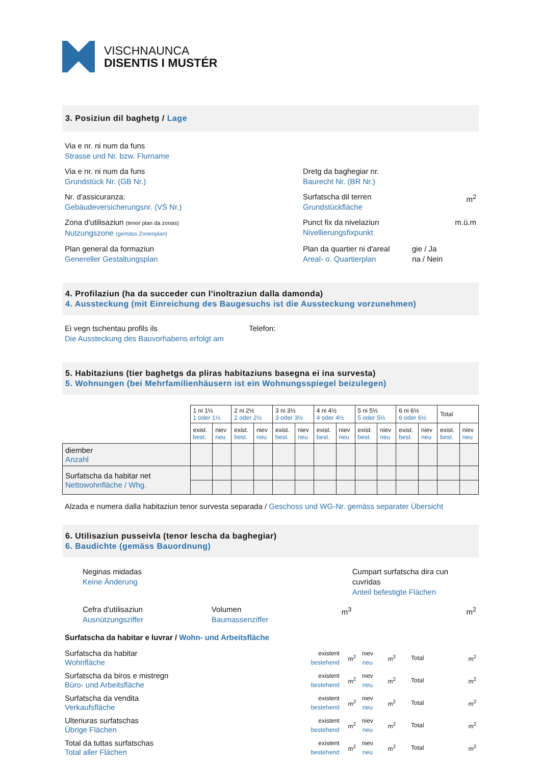VISCHNAUNCA
DISENTIS I MUSTÉR
3. Posiziun dil baghetg / Lage
Via e nr. ni num da funs
Strasse und Nr. bzw. Flurname
Via e nr. ni num da funs
Grundstück Nr. (GB Nr.)
Dretg da baghegiar nr.
Baurecht Nr. (BR Nr.)
Nr. d'assicuranza:
Gebäudeversicherungsnr. (VS Nr.)
Surfatscha dil terren
Grundstückfläche
m<sup>2</sup>
Zona d'utilisaziun (tenor plan da zonas)
Nutzungszone (gemäss Zonenplan)
Punct fix da nivelaziun
Nivellierungsfixpunkt
m.ü.m
Plan general da formaziun
Genereller Gestaltungsplan
Plan da quartier ni d'areal
Areal- o. Quartierplan
gie / Ja
na / Nein
4. Profilaziun (ha da succeder cun l'inoltraziun dalla damonda)
4. Aussteckung (mit Einreichung des Baugesuchs ist die Aussteckung vorzunehmen)
Ei vegn tschentau profils ils
Die Aussteckung des Bauvorhabens erfolgt am
Telefon:
5. Habitaziuns (tier baghetgs da pliras habitaziuns basegna ei ina survesta)
5. Wohnungen (bei Mehrfamilienhäusern ist ein Wohnungsspiegel beizulegen)
| | 1 ni 1½ 1 oder 1½ | | 2 ni 2½ 2 oder 2½ | | 3 ni 3½ 3 oder 3½ | | 4 ni 4½ 4 oder 4½ | | 5 ni 5½ 5 oder 5½ | | 6 ni 6½ 6 oder 6½ | | Total | |
| | exist. best. | niev neu | exist. best. | niev neu | exist. best. | niev neu | exist. best. | niev neu | exist. best. | niev neu | exist. best. | niev neu | exist. best. | niev neu |
| diember Anzahl | | | | | | | | | | | | | | |
| Surfatscha da habitar net Nettowohnfläche / Whg. | | | | | | | | | | | | | | |
Alzada e numera dalla habitaziun tenor survesta separada / Geschoss und WG-Nr. gemäss separater Übersicht
6. Utilisaziun pusseivla (tenor lescha da baghegiar)
6. Baudichte (gemäss Bauordnung)
Neginas midadas
Keine Änderung
Cumpart surfatscha dira cun cuvridas
Anteil befestigte Flächen
Cefra d'utilisaziun
Ausnützungsziffer
Volumen
Baumassenziffer
m<sup>3</sup> m<sup>2</sup>
Surfatscha da habitar e luvrar / Wohn- und Arbeitsfläche
| Surfatscha da habitar Wohnfläche | existent bestehend | m<sup>2</sup> | niev neu | m<sup>2</sup> | Total | m<sup>2</sup> |
| Surfatscha da biros e mistregn Büro- und Arbeitsfläche | existent bestehend | m<sup>2</sup> | niev neu | m<sup>2</sup> | Total | m<sup>2</sup> |
| Surfatscha da vendita Verkaufsfläche | existent bestehend | m<sup>2</sup> | niev neu | m<sup>2</sup> | Total | m<sup>2</sup> |
| Ulteriuras surfatschas Übrige Flächen | existent bestehend | m<sup>2</sup> | niev neu | m<sup>2</sup> | Total | m<sup>2</sup> |
| Total da tuttas surfatschas Total aller Flächen | existent bestehend | m<sup>2</sup> | niev neu | m<sup>2</sup> | Total | m<sup>2</sup> |